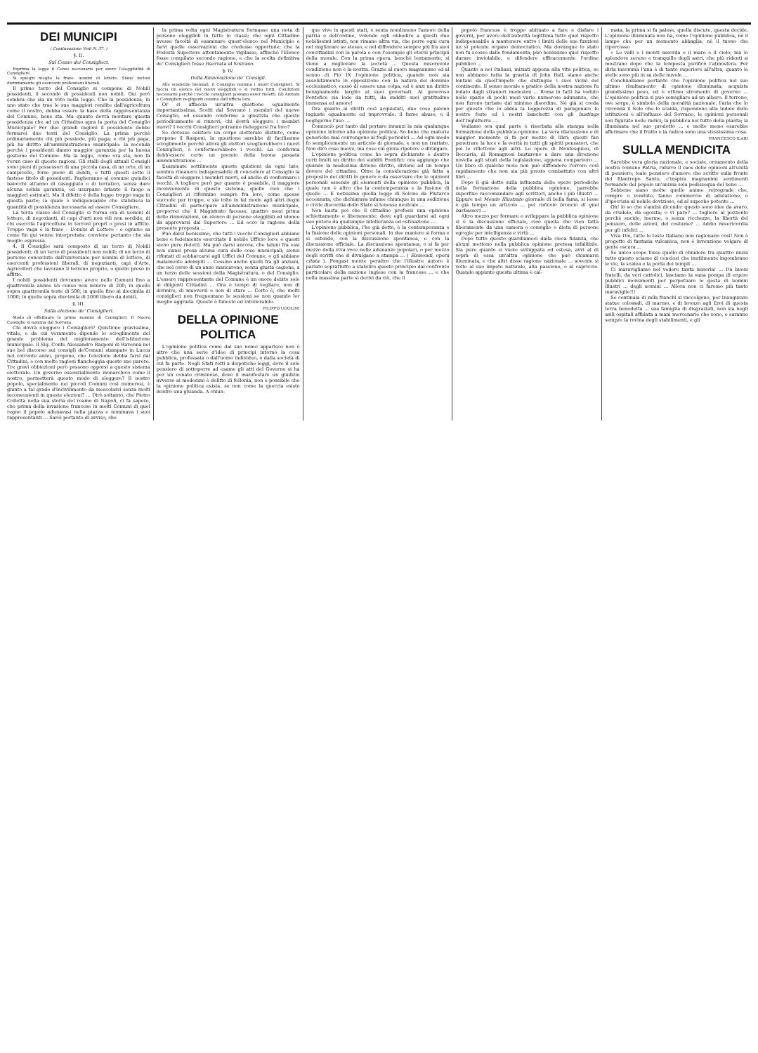DEI MUNICIPI
( Continuazione Vedi N. 37. )
§. II.
Sul Censo dei Consiglieri.
Esprima la legge il Censo necessario per avere l'eleggibilità di Consigliere.
Si spieghi meglio la frase: uomini di lettere. Siano inclusi distintamente gli esercenti professioni liberali.
Il primo terzo del Consiglio si compone di Nobili possidenti, il secondo di possidenti non nobili. Qui però sembra che sia un vòto nella legge. Che la possidenza, in uno stato che trae le sue maggiori rendite dall'agricoltura come il nostro, debba essere la base della rappresentanza del Comune, bene sta. Ma quanto dovrà montare questa possidenza che ad un Cittadino apra la porta del Consiglio Municipale? Per due grandi ragioni il possidente debbe formarei due terzi del Consiglio. La prima perchè ordinariamente chi più possiede, più paga; e chi più paga, più ha diritto all'amministrazione municipale: la seconda perchè i possidenti danno maggior garanzia per la buona gestione del Comune. Ma la legge, come ora sta, non fa verun caso di queste ragioni. Gli stalli degli attuali Consigli sono pieni di possessori di una piccola casa, di un orto, di un campicello, forse pieno di debiti, e tutti questi sotto il fastoso titolo di possidenti. Pagheranno al comune quindici baiocchi all'anno di caseggiato o di terratico, senza dare alcuna solida garanzia, ed usurpano intanto il luogo a maggiori estimati. Ma il difetto è della legge troppo vaga in questa parte; la quale è indispensabile che stabilisca la quantità di possidenza necessaria ad essere Consigliere.
La terza classe del Consiglio si forma ora di uomini di lettere, di negozianti, di capi d'arti non vili non sordide, di chi esercita l'agricoltura in terreni propri o presi in affitto. Troppo vaga è la frase - Uomini di Lettere - e ognuno sa come fin qui venne interpretata: conviene pertanto che sia meglio espressa.
4. Il Consiglio sarà composto di un terzo di Nobili possidenti; di un terzo di possidenti non nobili; di un terzo di persone conosciute dall'universale per uomini di lettere, di esercenti professioni liberali, di negozianti, capi d'Arte, Agricoltori che lavorano il terreno proprio, o quello preso in affitto.
I nobili possidenti dovranno avere nelle Comuni fino a quattromila anime un censo non minore di 200; in quelle sopra quattromila teste di 500; in quelle fino ai diecimila di 1000; in quelle sopra diecimila di 2000 libero da debiti.
§. III.
Sulla elezione de' Consiglieri.
Modo di effettuare le prime nomine di Consiglieri. Il Nuovo Consiglio si nomina dal Sovrano.
Chi dovrà eleggere i Consiglieri? Quistione gravissima, vitale, e da cui veramente dipende lo scioglimento del grande problema del miglioramento dell'istituzione municipale. Il Sig. Conte Alessandro Rasponi di Ravenna nel suo bel discorso sui consigli de'Comuni stampato in Lucca nel corrente anno, propone, che l'elezione debba farsi dai Cittadini, e con molte ragioni fiancheggia questo suo parere. Tre gravi obbiezioni però possono opporsi a questo sistema elettorale. Un governo essenzialmente monarchico come il nostro, permetterà questo modo di eleggere? Il nostro popolo, specialmente nei piccoli Comuni così numerosi, è giunto a tal grado d'incivilimento da mescolarsi senza molti inconvenienti in queste elezioni? ... Dirò soltanto, che Pietro Colletta nella sua storia del reame di Napoli, ci fa sapere, che prima della invasione francese in molti Comuni di quel regno il popolo adunavasi nella piazza e nominava i suoi rappresentanti ... Sarei pertanto di avviso, che
la prima volta ogni Magistratura formasse una nota di persone eleggibili in tutte le classi; che ogni Cittadino avesse facoltà di esaminare quest'elenco nel Municipio e farvi quelle osservazioni che credesse opportune; che la Podestà Superiore attentamente vigilasse, affinchè l'Elenco fosse compilato secondo ragione, e che la scelta definitiva de' Consiglieri fosse riservata al Sovrano.
§. IV.
Della Rinnovazione de' Consigli.
Alle scadenze biennali, il Consiglio nomina i nuovi Consiglieri. Si faccia un elenco dei nuovi eleggibili e si votino tutti. Condizioni necessarie perchè i vecchi consiglieri possano esser rieletti. Gli Anziani e Consiglieri negligenti cessino dall'ufficio loro.
Or si affaccia un'altra quistione egualmente importantissima. Scelti dal Sovrano i membri del nuovo Consiglio, ed essendo conforme a giustizia che questo periodicamente si rinnovi, chi dovrà eleggere i membri nuovi? I vecchi Consiglieri potranno rieleggersi fra loro?
Se dovesse esistere un corpo elettorale distinto, come propone il Rasponi, la questione sarebbe di facilissimo scioglimento perchè allora gli elettori sceglierebbero i nuovi Consiglieri, o confermerebbero i vecchi. La conferma debb'essere certo un premio della buona passata amministrazione ...
Esaminate sottilmente queste quistioni da ogni lato, sembra rimanere indispensabile di concedere al Consiglio la facoltà di eleggere i membri nuovi, ed anche di confermare i vecchi. A togliere però per quanto è possibile, il maggiore inconveniente di questo sistema, quello cioè che i Consiglieri si rifermino sempre fra loro, come spesso succede pur troppo, e sia tolto in tal modo agli altri degni Cittadini di partecipare all'amministrazione municipale, proporrei che il Magistrato facesse, quattro mesi prima delle rinnovazioni, un elenco di persone eleggibili ed idonee da approvarsi dal Superiore ... Ed ecco la ragione della presente proposta ...
Può darsi benissimo, che tutti i vecchi Consiglieri abbiano bene e fedelmente esercitato il nobile Ufficio loro: e questi sieno pure rieletti. Ma può darsi ancora, che taluni fra essi non siansi presa alcuna cura delle cose municipali; siensi rifiutati di sobbarcarsi agli Uffici del Comune, o gli abbiano malamente adempiti ... Cessino anche quelli fra gli anziani, che nel corso di un anno mancarono, senza giusta cagione, a un terzo delle sessioni della Magistratura, o del Consiglio. L'essere rappresentante del Comune è un onore debito solo ai diligenti Cittadini ... Ora è tempo di vegliare, non di dormire, di muoversi e non di stare ... Certo è, che molti consiglieri non frequentano le sessioni se non quando lor meglio aggrada. Questo è funesto ed intollerabile.
FILIPPO UGOLINI
DELLA OPINIONE POLITICA
L'opinione politica come dal suo nome apparisce non è altro che una serie d'idee di principi intorno la cosa pubblica, professata o dall'uomo individuo, o dalla società di cui fa parte. Negli Stati retti a dispotiche leggi, dove il solo pensiero di sottoporre ad esame gli atti del Governo si ha per un conato criminoso, dove il manifestare un giudizio avverso ai medesimi è delitto di fellonia, non è possibile che la opinione politica esista, se non come la quercia esiste dentro una ghianda. A chiun-
que vive in questi stati, e senta nondimeno l'amore della patria e dell'ordine, volendo egli obbedire a questi due nobilissimi istinti, non rimane altra via, che porre ogni cura nel migliorare se stesso, e nel diffondere sempre più fra suoi concittadini con la parola e con l'esempio gli eterni principii della morale. Con la prima opera, benchè lentamente; si viene a migliorare la società ... Questa misorevole condizione non è la nostra. Grazie al cuore magnanimo ed al senno di Pio IX l'opinione politica, quando non sia assolutamente in opposizione con la natura del dominio ecclesiastico, cessò di essere una colpa, ed è anzi un diritto benignamente largito ai suoi governati. Al generoso Pontefice sia lode da tutti, da sudditi suoi gratitudine immensa ed amore!
Ora quanto ai diritti così acquistati, due cose paiono ingiuste egualmente ed improvvide: il farne abuso, e il negligerne l'uso ...
Cominciò per tanto dal portare innanzi la mia qualunque opinione intorno alla opinione politica. So bene che materie generiche mal convengono ai fogli periodici ... Ad ogni modo fo semplicemente un articolo di giornale, e non un trattato. Non dirò cose nuove, ma cose cui giova ripetere e divulgare.
L'opinione politica come ho sopra dichiarato è dentro certi limiti un diritto dei sudditi Pontifici: ora aggiungo che quando la medesima diviene diritto, diviene ad un tempo dovere del cittadino. Oltre la considerazione già fatta a proposito dei diritti in genere è da osservare che le opinioni personali essendo gli elementi della opinione pubblica, la quale non è altro che la contemperanza e la fusione di quelle ... È notissima quella legge di Solone da Plutarco accennata, che dichiarava infame chiunque in una sedizione o civile discordia dello Stato si tenesse neutrale ...
Non basta poi che il cittadino professi una opinione schiettamente e liberamente; deve egli guardarsi ad ogni suo potere da qualunque intolleranza ed ostinazione ...
L'opinione pubblica, l'ho già detto, è la contemperanza e la fusione delle opinioni personali. In due maniere si forma e si estende, con la discussione spontanea, e con la discussione officiale. La discussione spontanea, o si fa per mezzo della viva voce nelle adunanze popolari, o per mezzo degli scritti che si divulgano a stampa ... ( Sismondi, opera citata ). Pongasi mente peraltro che l'illustre autore è parlato soprattutto a stabilire questo principio dal confronto particolare della nazione inglese con la francese ... e che nella massima parte si derivi da ciò, che il
popolo francese è troppo abituato a fare e disfare i governi, per avere dell'autorità legittima tutto quel rispetto indispensabile a mantenere entro i limiti delle sue funzioni un sì potente organo democratico. Ma dovunque lo stato non fu scosso dalle fondamenta, può benissimo quel rispetto durare inviolabile, e difendere efficacemente l'ordine pubblico ...
Quanto a noi Italiani, iniziati appena alla vita politica, se non abbiamo tutta la gravità di John Bull, siamo anche lontani da quell'impeto che distingue i suoi vicini del continente. Il senso morale e pratico della nostra nazione fu lodato dagli stranieri medesimi ... Roma in fatti ha veduto nello spazio di pochi mesi varie numerose adunanze, che non furono turbate dal minimo disordine. Nè già si creda per questo che io abbia la leggerezza di paragonare le nostre feste ed i nostri banchetti con gli hustings dell'Inghilterra ...
Vediamo ora qual parte è riserbata alla stampa nella formazione della pubblica opinione. La vera discussione e di maggior momento si fa per mezzo di libri; questi fan penetrare la luce e la verità in tutti gli spiriti pensatori, che poi le riflettono agli altri. Le opere di Montesquieu, di Beccaria, di Romagnosi bastarono a dare una direzione novella agli studi della legislazione, appena comparvero ... Un libro di qualche mole non può diffondere l'errore così rapidamente che non sia più presto combattuto con altri libri ...
Dopo il già detto sulla influenza delle opere periodiche nella formazione della pubblica opinione, parrebbe superfluo raccomandare agli scrittori, anche i più illustri ... Eppure nel Mondo Illustrato giornale di bella fama, si lesse è già tempo un articolo ... pel ridicolo broncio di quei barbassori ...
Altro mezzo per formare e sviluppare la pubblica opinione si è la discussione officiale, cioè quella che vien fatta liberamente da una camera o consiglio o dieta di persone egregie per intelligenza e virtù ...
Dopo tutto questo guardiamoci dalla cieca fidanza, che alcuni mettono nella pubblica opinione pretesa infallibile. Sia pure quanto si vuole sviluppata ed estesa, avvi al di sopra di essa un'altra opinione che può chiamarsi illuminata, e che altri disse ragione nazionale ... sovente si volte al suo impeto naturale, alla passione, e al capriccio. Quando appunto questa ultima è cal-
mata, la prima si fa palese, quella discute, questa decide. L'opinione illuminata non ha, come l'opinione pubblica, nè il lampo che per un momento abbaglia, nè il tuono che riporcosso
« Le valli e i monti assorda e il mare e il cielo; ma lo splendore sereno e tranquillo degli astri, che più ridenti si mostrano dopo che la tempesta purificò l'atmosfera. Per dirla insomma l'una è di tanto superiore all'altra, quanto le stelle sono più in su delle nuvole ...
Conchiudiamo pertanto che l'opinione politica nel suo ultimo risultamento di opinione illuminata, acquista grandissimo peso, ed è ottimo stromento di governo ... L'opinione politica si può somigliare ad un albero. Il terreno, ove sorge, è simbolo della moralità nazionale, l'aria che lo circonda il Sole che lo scalda, rispondono alla indole delle istituzioni e all'influsso del Sovrano, le opinioni personali son figurate nelle radici; la pubblica nel tutto della pianta; la illuminata nel suo prodotto ... e molto meno osarebbe affermare che il frutto e la radica sono una stessissima cosa.
FRANCESCO ILARI
SULLA MENDICITA
Sarebbe vera gloria nazionale, e sociale, ornamento della nostra comune Patria, ridurre il caos delle opinioni all'unità di pensiero; leale pensiero d'amore che scritto sulla fronte del filantropo Santo, c'inspira magnanimi sentimenti formando del popolo un'anima sola pedissequa del bene ...
Sebbene siano molte quelle anime retrograde che, compre o vendute, fanno commercio di adulazione, e d'ipocrisia al nobile dovizioso, ed al superbo potente ...
Oh! lo so che s'andrà dicendo: questo sono idee da avaro, da crudele, da egoista; o vi pare? ... togliere al pezzente perchè sucido, inerme, o senza ricchezze, la libertà del pensiero, delle azioni, del costume? ... Addio misericordia per gli infelici ...
Viva Dio, tutte le teste Italiane non ragionano così! Non è progetto di fantasia vulcanica, non è invenzione volgare di gente oscura ...
Se unico scopo fosse quello di chiudere tra quattro mura tutto questo sciame di cenciosi che inutilmente ingombrano le vie, la scalea e la porta dei templi ...
Ci maravigliamo nel vedere tanta miseria! ... Da buoni fratelli, da veri cattolici, lasciamo la vana pompa di ergere pubblici monumenti per perpetuare le gesta di uomini illustri ... degli uomini ... Allora non ci faremo più tanto maraviglie!!!
Se centinaia di mila franchi si raccolgono, per inaugurare statue colossali, di marmo, e di bronzo agli Eroi di questa terra benedetta ... sua famiglia di disgraziati, non sia negli asili ospitali affidata a mani mercenarie che sono, e saranno sempre la rovina degli stabilimenti, e gli